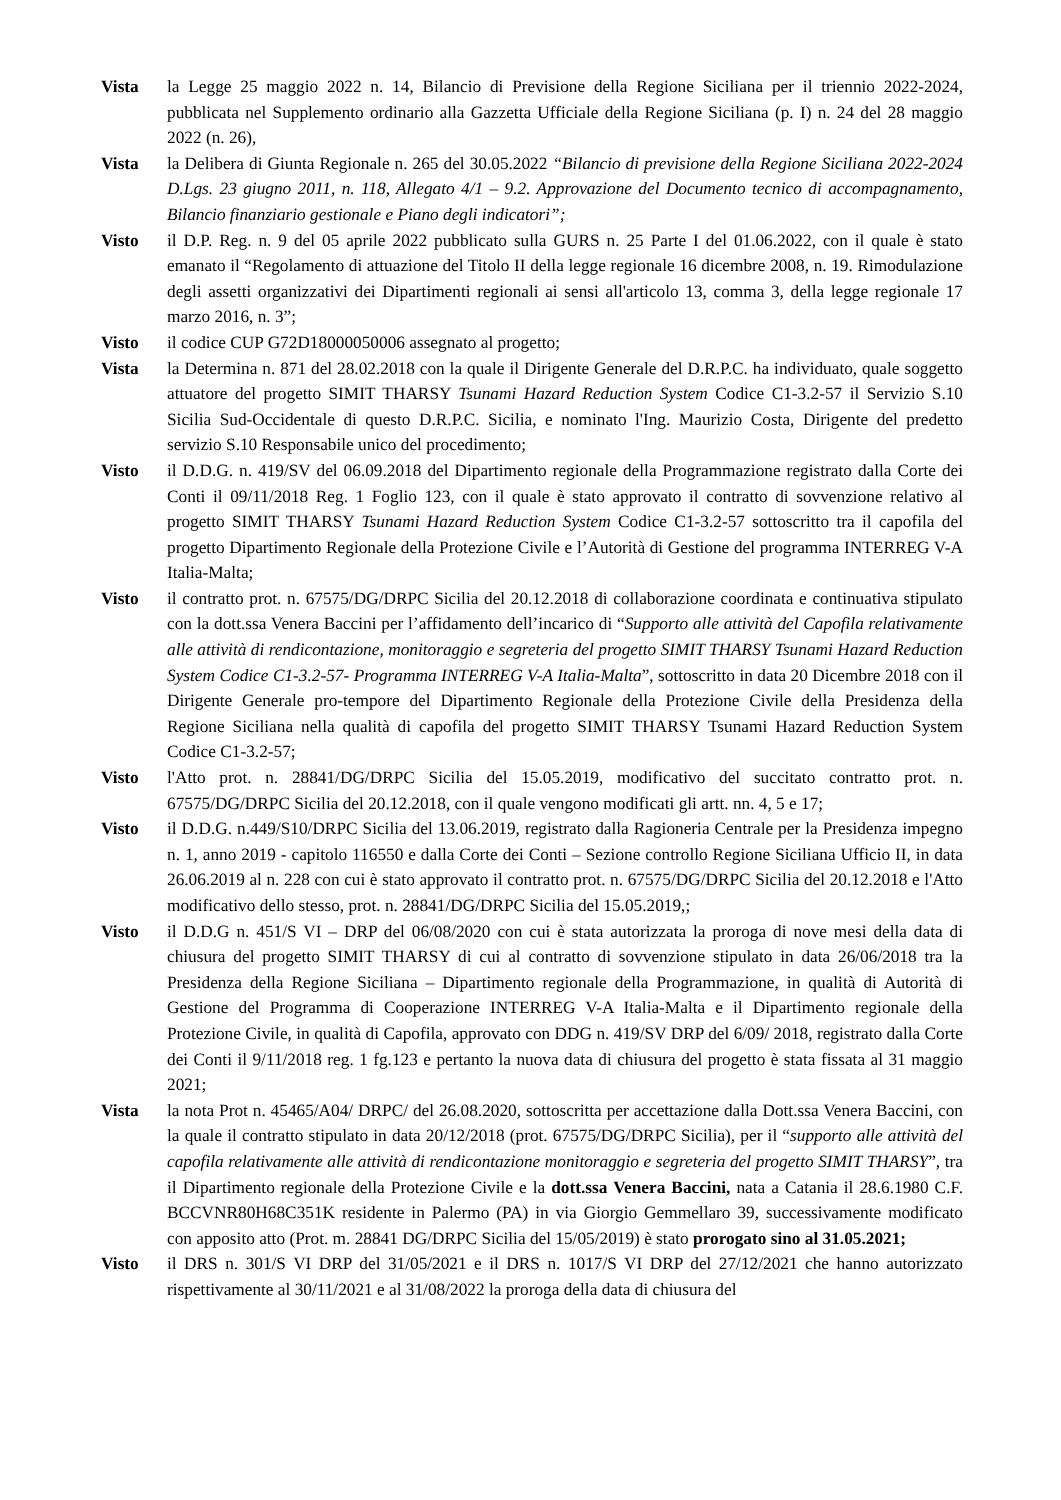Vista la Legge 25 maggio 2022 n. 14, Bilancio di Previsione della Regione Siciliana per il triennio 2022-2024, pubblicata nel Supplemento ordinario alla Gazzetta Ufficiale della Regione Siciliana (p. I) n. 24 del 28 maggio 2022 (n. 26),
Vista la Delibera di Giunta Regionale n. 265 del 30.05.2022 “Bilancio di previsione della Regione Siciliana 2022-2024 D.Lgs. 23 giugno 2011, n. 118, Allegato 4/1 – 9.2. Approvazione del Documento tecnico di accompagnamento, Bilancio finanziario gestionale e Piano degli indicatori”;
Visto il D.P. Reg. n. 9 del 05 aprile 2022 pubblicato sulla GURS n. 25 Parte I del 01.06.2022, con il quale è stato emanato il “Regolamento di attuazione del Titolo II della legge regionale 16 dicembre 2008, n. 19. Rimodulazione degli assetti organizzativi dei Dipartimenti regionali ai sensi all'articolo 13, comma 3, della legge regionale 17 marzo 2016, n. 3”;
Visto il codice CUP G72D18000050006 assegnato al progetto;
Vista la Determina n. 871 del 28.02.2018 con la quale il Dirigente Generale del D.R.P.C. ha individuato, quale soggetto attuatore del progetto SIMIT THARSY Tsunami Hazard Reduction System Codice C1-3.2-57 il Servizio S.10 Sicilia Sud-Occidentale di questo D.R.P.C. Sicilia, e nominato l'Ing. Maurizio Costa, Dirigente del predetto servizio S.10 Responsabile unico del procedimento;
Visto il D.D.G. n. 419/SV del 06.09.2018 del Dipartimento regionale della Programmazione registrato dalla Corte dei Conti il 09/11/2018 Reg. 1 Foglio 123, con il quale è stato approvato il contratto di sovvenzione relativo al progetto SIMIT THARSY Tsunami Hazard Reduction System Codice C1-3.2-57 sottoscritto tra il capofila del progetto Dipartimento Regionale della Protezione Civile e l’Autorità di Gestione del programma INTERREG V-A Italia-Malta;
Visto il contratto prot. n. 67575/DG/DRPC Sicilia del 20.12.2018 di collaborazione coordinata e continuativa stipulato con la dott.ssa Venera Baccini per l’affidamento dell’incarico di “Supporto alle attività del Capofila relativamente alle attività di rendicontazione, monitoraggio e segreteria del progetto SIMIT THARSY Tsunami Hazard Reduction System Codice C1-3.2-57- Programma INTERREG V-A Italia-Malta”, sottoscritto in data 20 Dicembre 2018 con il Dirigente Generale pro-tempore del Dipartimento Regionale della Protezione Civile della Presidenza della Regione Siciliana nella qualità di capofila del progetto SIMIT THARSY Tsunami Hazard Reduction System Codice C1-3.2-57;
Visto l'Atto prot. n. 28841/DG/DRPC Sicilia del 15.05.2019, modificativo del succitato contratto prot. n. 67575/DG/DRPC Sicilia del 20.12.2018, con il quale vengono modificati gli artt. nn. 4, 5 e 17;
Visto il D.D.G. n.449/S10/DRPC Sicilia del 13.06.2019, registrato dalla Ragioneria Centrale per la Presidenza impegno n. 1, anno 2019 - capitolo 116550 e dalla Corte dei Conti – Sezione controllo Regione Siciliana Ufficio II, in data 26.06.2019 al n. 228 con cui è stato approvato il contratto prot. n. 67575/DG/DRPC Sicilia del 20.12.2018 e l'Atto modificativo dello stesso, prot. n. 28841/DG/DRPC Sicilia del 15.05.2019,;
Visto il D.D.G n. 451/S VI – DRP del 06/08/2020 con cui è stata autorizzata la proroga di nove mesi della data di chiusura del progetto SIMIT THARSY di cui al contratto di sovvenzione stipulato in data 26/06/2018 tra la Presidenza della Regione Siciliana – Dipartimento regionale della Programmazione, in qualità di Autorità di Gestione del Programma di Cooperazione INTERREG V-A Italia-Malta e il Dipartimento regionale della Protezione Civile, in qualità di Capofila, approvato con DDG n. 419/SV DRP del 6/09/ 2018, registrato dalla Corte dei Conti il 9/11/2018 reg. 1 fg.123 e pertanto la nuova data di chiusura del progetto è stata fissata al 31 maggio 2021;
Vista la nota Prot n. 45465/A04/ DRPC/ del 26.08.2020, sottoscritta per accettazione dalla Dott.ssa Venera Baccini, con la quale il contratto stipulato in data 20/12/2018 (prot. 67575/DG/DRPC Sicilia), per il “supporto alle attività del capofila relativamente alle attività di rendicontazione monitoraggio e segreteria del progetto SIMIT THARSY”, tra il Dipartimento regionale della Protezione Civile e la dott.ssa Venera Baccini, nata a Catania il 28.6.1980 C.F. BCCVNR80H68C351K residente in Palermo (PA) in via Giorgio Gemmellaro 39, successivamente modificato con apposito atto (Prot. m. 28841 DG/DRPC Sicilia del 15/05/2019) è stato prorogato sino al 31.05.2021;
Visto il DRS n. 301/S VI DRP del 31/05/2021 e il DRS n. 1017/S VI DRP del 27/12/2021 che hanno autorizzato rispettivamente al 30/11/2021 e al 31/08/2022 la proroga della data di chiusura del